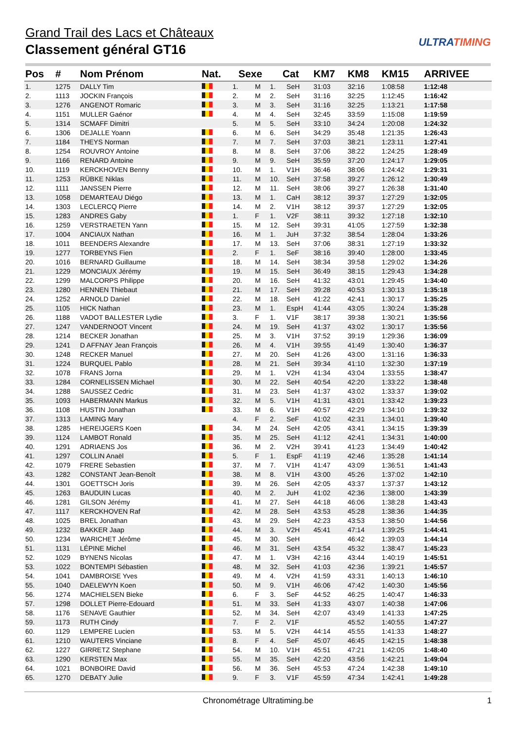Grand Trail des Lacs et Châteaux
Classement général GT16
ULTRATIMING
| Pos | # | Nom Prénom | Nat. | Sexe | | Cat | | KM7 | KM8 | KM15 | ARRIVEE |
| --- | --- | --- | --- | --- | --- | --- | --- | --- | --- | --- | --- |
| 1. | 1275 | DALLY Tim | | 1. | M | 1. | SeH | 31:03 | 32:16 | 1:08:58 | 1:12:48 |
| 2. | 1113 | JOCKIN François | | 2. | M | 2. | SeH | 31:16 | 32:25 | 1:12:45 | 1:16:42 |
| 3. | 1276 | ANGENOT Romaric | | 3. | M | 3. | SeH | 31:16 | 32:25 | 1:13:21 | 1:17:58 |
| 4. | 1151 | MULLER Gaénor | | 4. | M | 4. | SeH | 32:45 | 33:59 | 1:15:08 | 1:19:59 |
| 5. | 1314 | SCMAFF Dimitri | | 5. | M | 5. | SeH | 33:10 | 34:24 | 1:20:08 | 1:24:32 |
| 6. | 1306 | DEJALLE Yoann | | 6. | M | 6. | SeH | 34:29 | 35:48 | 1:21:35 | 1:26:43 |
| 7. | 1184 | THEYS Norman | | 7. | M | 7. | SeH | 37:03 | 38:21 | 1:23:11 | 1:27:41 |
| 8. | 1254 | ROUVROY Antoine | | 8. | M | 8. | SeH | 37:06 | 38:22 | 1:24:25 | 1:28:49 |
| 9. | 1166 | RENARD Antoine | | 9. | M | 9. | SeH | 35:59 | 37:20 | 1:24:17 | 1:29:05 |
| 10. | 1119 | KERCKHOVEN Benny | | 10. | M | 1. | V1H | 36:46 | 38:06 | 1:24:42 | 1:29:31 |
| 11. | 1253 | RÜBKE Niklas | | 11. | M | 10. | SeH | 37:58 | 39:27 | 1:26:12 | 1:30:49 |
| 12. | 1111 | JANSSEN Pierre | | 12. | M | 11. | SeH | 38:06 | 39:27 | 1:26:38 | 1:31:40 |
| 13. | 1058 | DEMARTEAU Diégo | | 13. | M | 1. | CaH | 38:12 | 39:37 | 1:27:29 | 1:32:05 |
| 14. | 1303 | LECLERCQ Pierre | | 14. | M | 2. | V1H | 38:12 | 39:37 | 1:27:29 | 1:32:05 |
| 15. | 1283 | ANDRES Gaby | | 1. | F | 1. | V2F | 38:11 | 39:32 | 1:27:18 | 1:32:10 |
| 16. | 1259 | VERSTRAETEN Yann | | 15. | M | 12. | SeH | 39:31 | 41:05 | 1:27:59 | 1:32:38 |
| 17. | 1004 | ANCIAUX Nathan | | 16. | M | 1. | JuH | 37:32 | 38:54 | 1:28:04 | 1:33:26 |
| 18. | 1011 | BEENDERS Alexandre | | 17. | M | 13. | SeH | 37:06 | 38:31 | 1:27:19 | 1:33:32 |
| 19. | 1277 | TORBEYNS Fien | | 2. | F | 1. | SeF | 38:16 | 39:40 | 1:28:00 | 1:33:45 |
| 20. | 1016 | BERNARD Guillaume | | 18. | M | 14. | SeH | 38:34 | 39:58 | 1:29:02 | 1:34:26 |
| 21. | 1229 | MONCIAUX Jérémy | | 19. | M | 15. | SeH | 36:49 | 38:15 | 1:29:43 | 1:34:28 |
| 22. | 1299 | MALCORPS Philippe | | 20. | M | 16. | SeH | 41:32 | 43:01 | 1:29:45 | 1:34:40 |
| 23. | 1280 | HENNEN Thiebaut | | 21. | M | 17. | SeH | 39:28 | 40:53 | 1:30:13 | 1:35:18 |
| 24. | 1252 | ARNOLD Daniel | | 22. | M | 18. | SeH | 41:22 | 42:41 | 1:30:17 | 1:35:25 |
| 25. | 1105 | HICK Nathan | | 23. | M | 1. | EspH | 41:44 | 43:05 | 1:30:24 | 1:35:28 |
| 26. | 1188 | VADOT BALLESTER Lydie | | 3. | F | 1. | V1F | 38:17 | 39:38 | 1:30:21 | 1:35:56 |
| 27. | 1247 | VANDERNOOT Vincent | | 24. | M | 19. | SeH | 41:37 | 43:02 | 1:30:17 | 1:35:56 |
| 28. | 1214 | BECKER Jonathan | | 25. | M | 3. | V1H | 37:52 | 39:19 | 1:29:36 | 1:36:09 |
| 29. | 1241 | D AFFNAY Jean François | | 26. | M | 4. | V1H | 39:55 | 41:49 | 1:30:40 | 1:36:37 |
| 30. | 1248 | RECKER Manuel | | 27. | M | 20. | SeH | 41:26 | 43:00 | 1:31:16 | 1:36:33 |
| 31. | 1224 | BURQUEL Pablo | | 28. | M | 21. | SeH | 39:34 | 41:10 | 1:32:30 | 1:37:19 |
| 32. | 1078 | FRANS Jorna | | 29. | M | 1. | V2H | 41:34 | 43:04 | 1:33:55 | 1:38:47 |
| 33. | 1284 | CORNELISSEN Michael | | 30. | M | 22. | SeH | 40:54 | 42:20 | 1:33:22 | 1:38:48 |
| 34. | 1288 | SAUSSEZ Cedric | | 31. | M | 23. | SeH | 41:37 | 43:02 | 1:33:37 | 1:39:02 |
| 35. | 1093 | HABERMANN Markus | | 32. | M | 5. | V1H | 41:31 | 43:01 | 1:33:42 | 1:39:23 |
| 36. | 1108 | HUSTIN Jonathan | | 33. | M | 6. | V1H | 40:57 | 42:29 | 1:34:10 | 1:39:32 |
| 37. | 1313 | LAMING Mary | | 4. | F | 2. | SeF | 41:02 | 42:31 | 1:34:01 | 1:39:40 |
| 38. | 1285 | HEREIJGERS Koen | | 34. | M | 24. | SeH | 42:05 | 43:41 | 1:34:15 | 1:39:39 |
| 39. | 1124 | LAMBOT Ronald | | 35. | M | 25. | SeH | 41:12 | 42:41 | 1:34:31 | 1:40:00 |
| 40. | 1291 | ADRIAENS Jos | | 36. | M | 2. | V2H | 39:41 | 41:23 | 1:34:49 | 1:40:42 |
| 41. | 1297 | COLLIN Anaël | | 5. | F | 1. | EspF | 41:19 | 42:46 | 1:35:28 | 1:41:14 |
| 42. | 1079 | FRERE Sebastien | | 37. | M | 7. | V1H | 41:47 | 43:09 | 1:36:51 | 1:41:43 |
| 43. | 1282 | CONSTANT Jean-Benoît | | 38. | M | 8. | V1H | 43:00 | 45:26 | 1:37:02 | 1:42:10 |
| 44. | 1301 | GOETTSCH Joris | | 39. | M | 26. | SeH | 42:05 | 43:37 | 1:37:37 | 1:43:12 |
| 45. | 1263 | BAUDUIN Lucas | | 40. | M | 2. | JuH | 41:02 | 42:36 | 1:38:00 | 1:43:39 |
| 46. | 1281 | GILSON Jérémy | | 41. | M | 27. | SeH | 44:18 | 46:06 | 1:38:28 | 1:43:43 |
| 47. | 1117 | KERCKHOVEN Raf | | 42. | M | 28. | SeH | 43:53 | 45:28 | 1:38:36 | 1:44:35 |
| 48. | 1025 | BREL Jonathan | | 43. | M | 29. | SeH | 42:23 | 43:53 | 1:38:50 | 1:44:56 |
| 49. | 1232 | BAKKER Jaap | | 44. | M | 3. | V2H | 45:41 | 47:14 | 1:39:25 | 1:44:41 |
| 50. | 1234 | WARICHET Jérôme | | 45. | M | 30. | SeH | | 46:42 | 1:39:03 | 1:44:14 |
| 51. | 1131 | LÉPINE Michel | | 46. | M | 31. | SeH | 43:54 | 45:32 | 1:38:47 | 1:45:23 |
| 52. | 1029 | BYNENS Nicolas | | 47. | M | 1. | V3H | 42:16 | 43:44 | 1:40:19 | 1:45:51 |
| 53. | 1022 | BONTEMPI Sébastien | | 48. | M | 32. | SeH | 41:03 | 42:36 | 1:39:21 | 1:45:57 |
| 54. | 1041 | DAMBROISE Yves | | 49. | M | 4. | V2H | 41:59 | 43:31 | 1:40:13 | 1:46:10 |
| 55. | 1040 | DAELEWYN Koen | | 50. | M | 9. | V1H | 46:06 | 47:42 | 1:40:30 | 1:45:56 |
| 56. | 1274 | MACHIELSEN Bieke | | 6. | F | 3. | SeF | 44:52 | 46:25 | 1:40:47 | 1:46:33 |
| 57. | 1298 | DOLLET Pierre-Edouard | | 51. | M | 33. | SeH | 41:33 | 43:07 | 1:40:38 | 1:47:06 |
| 58. | 1176 | SENAVE Gauthier | | 52. | M | 34. | SeH | 42:07 | 43:49 | 1:41:33 | 1:47:25 |
| 59. | 1173 | RUTH Cindy | | 7. | F | 2. | V1F | | 45:52 | 1:40:55 | 1:47:27 |
| 60. | 1129 | LEMPERE Lucien | | 53. | M | 5. | V2H | 44:14 | 45:55 | 1:41:33 | 1:48:27 |
| 61. | 1210 | WAUTERS Vinciane | | 8. | F | 4. | SeF | 45:07 | 46:45 | 1:42:15 | 1:48:38 |
| 62. | 1227 | GIRRETZ Stephane | | 54. | M | 10. | V1H | 45:51 | 47:21 | 1:42:05 | 1:48:40 |
| 63. | 1290 | KERSTEN Max | | 55. | M | 35. | SeH | 42:20 | 43:56 | 1:42:21 | 1:49:04 |
| 64. | 1021 | BONBOIRE David | | 56. | M | 36. | SeH | 45:53 | 47:24 | 1:42:38 | 1:49:10 |
| 65. | 1270 | DEBATY Julie | | 9. | F | 3. | V1F | 45:59 | 47:34 | 1:42:41 | 1:49:28 |
Chronométrage Ultratiming.be 1